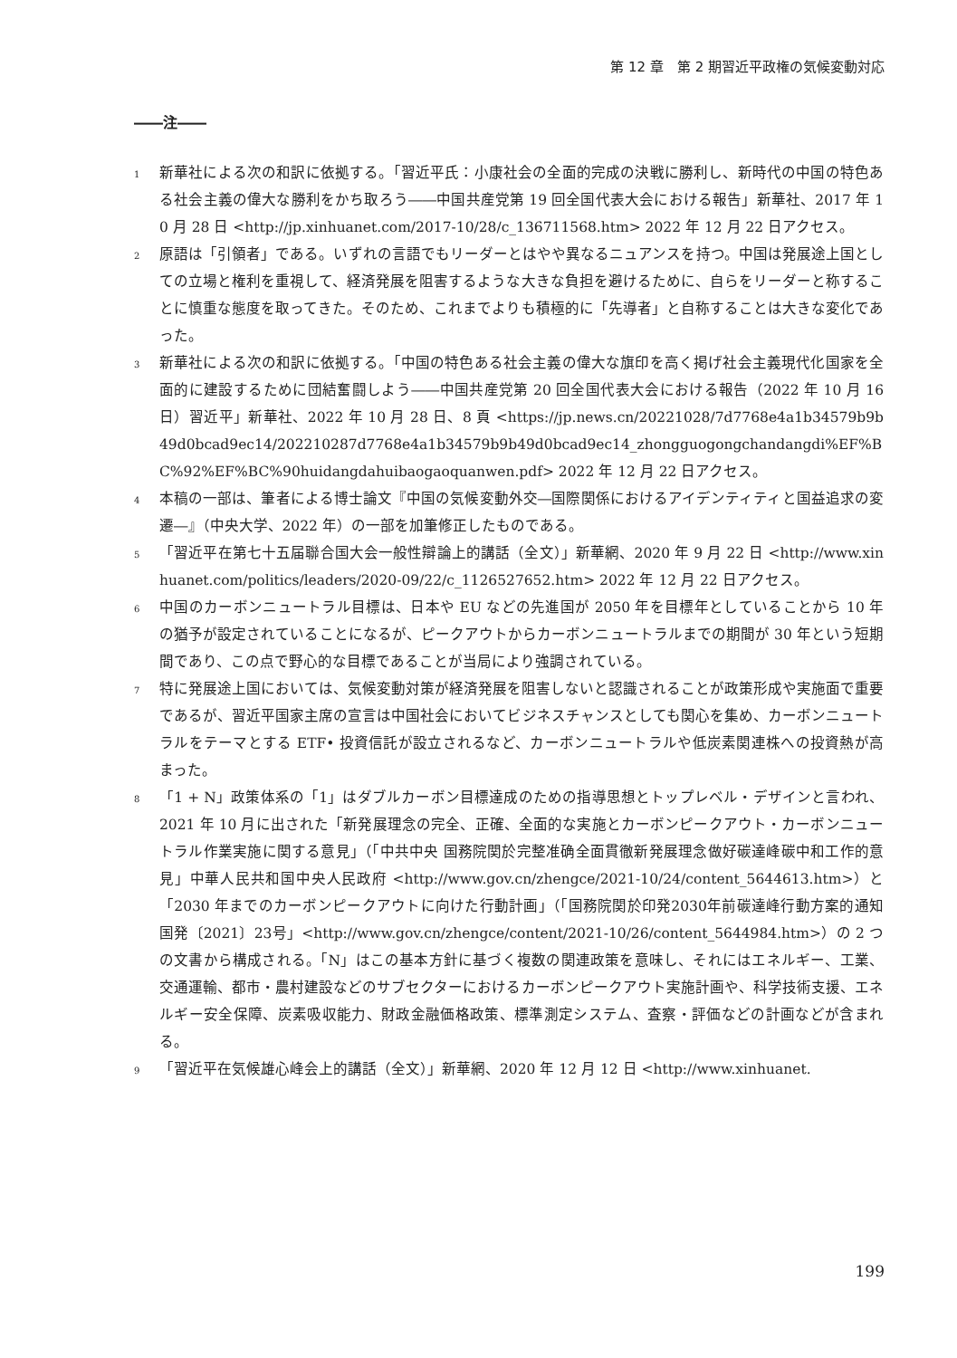第 12 章　第 2 期習近平政権の気候変動対応
――注――
1 新華社による次の和訳に依拠する。「習近平氏：小康社会の全面的完成の決戦に勝利し、新時代の中国の特色ある社会主義の偉大な勝利をかち取ろう――中国共産党第 19 回全国代表大会における報告」新華社、2017 年 10 月 28 日 <http://jp.xinhuanet.com/2017-10/28/c_136711568.htm> 2022 年 12 月 22 日アクセス。
2 原語は「引領者」である。いずれの言語でもリーダーとはやや異なるニュアンスを持つ。中国は発展途上国としての立場と権利を重視して、経済発展を阻害するような大きな負担を避けるために、自らをリーダーと称することに慎重な態度を取ってきた。そのため、これまでよりも積極的に「先導者」と自称することは大きな変化であった。
3 新華社による次の和訳に依拠する。「中国の特色ある社会主義の偉大な旗印を高く掲げ社会主義現代化国家を全面的に建設するために団結奮闘しよう――中国共産党第 20 回全国代表大会における報告（2022 年 10 月 16 日）習近平」新華社、2022 年 10 月 28 日、8 頁 <https://jp.news.cn/20221028/7d7768e4a1b34579b9b49d0bcad9ec14/202210287d7768e4a1b34579b9b49d0bcad9ec14_zhongguogongchandangdi%EF%BC%92%EF%BC%90huidangdahuibaogaoquanwen.pdf> 2022 年 12 月 22 日アクセス。
4 本稿の一部は、筆者による博士論文『中国の気候変動外交―国際関係におけるアイデンティティと国益追求の変遷―』（中央大学、2022 年）の一部を加筆修正したものである。
5 「習近平在第七十五届聯合国大会一般性辯論上的講話（全文）」新華網、2020 年 9 月 22 日 <http://www.xinhuanet.com/politics/leaders/2020-09/22/c_1126527652.htm> 2022 年 12 月 22 日アクセス。
6 中国のカーボンニュートラル目標は、日本や EU などの先進国が 2050 年を目標年としていることから 10 年の猶予が設定されていることになるが、ピークアウトからカーボンニュートラルまでの期間が 30 年という短期間であり、この点で野心的な目標であることが当局により強調されている。
7 特に発展途上国においては、気候変動対策が経済発展を阻害しないと認識されることが政策形成や実施面で重要であるが、習近平国家主席の宣言は中国社会においてビジネスチャンスとしても関心を集め、カーボンニュートラルをテーマとする ETF• 投資信託が設立されるなど、カーボンニュートラルや低炭素関連株への投資熱が高まった。
8 「1 + N」政策体系の「1」はダブルカーボン目標達成のための指導思想とトップレベル・デザインと言われ、2021 年 10 月に出された「新発展理念の完全、正確、全面的な実施とカーボンピークアウト・カーボンニュートラル作業実施に関する意見」（「中共中央 国務院関於完整准确全面貫徹新発展理念做好碳達峰碳中和工作的意見」中華人民共和国中央人民政府 <http://www.gov.cn/zhengce/2021-10/24/content_5644613.htm>）と「2030 年までのカーボンピークアウトに向けた行動計画」（「国務院関於印発2030年前碳達峰行動方案的通知 国発〔2021〕23号」<http://www.gov.cn/zhengce/content/2021-10/26/content_5644984.htm>）の 2 つの文書から構成される。「N」はこの基本方針に基づく複数の関連政策を意味し、それにはエネルギー、工業、交通運輸、都市・農村建設などのサブセクターにおけるカーボンピークアウト実施計画や、科学技術支援、エネルギー安全保障、炭素吸収能力、財政金融価格政策、標準測定システム、査察・評価などの計画などが含まれる。
9 「習近平在気候雄心峰会上的講話（全文）」新華網、2020 年 12 月 12 日 <http://www.xinhuanet.
199